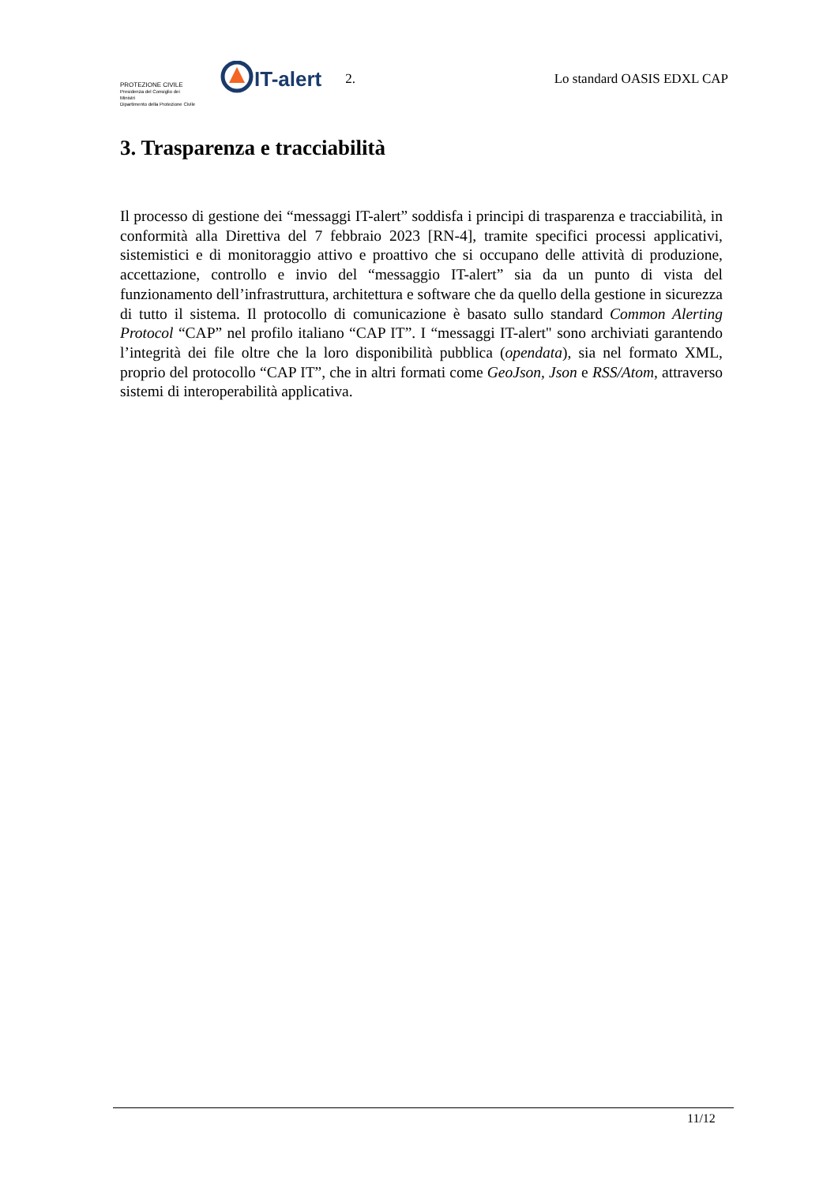PROTEZIONE CIVILE
Presidenza del Consiglio dei Ministri
Dipartimento della Protezione Civile
IT-alert
2. Lo standard OASIS EDXL CAP
3. Trasparenza e tracciabilità
Il processo di gestione dei “messaggi IT-alert” soddisfa i principi di trasparenza e tracciabilità, in conformità alla Direttiva del 7 febbraio 2023 [RN-4], tramite specifici processi applicativi, sistemistici e di monitoraggio attivo e proattivo che si occupano delle attività di produzione, accettazione, controllo e invio del “messaggio IT-alert” sia da un punto di vista del funzionamento dell’infrastruttura, architettura e software che da quello della gestione in sicurezza di tutto il sistema. Il protocollo di comunicazione è basato sullo standard Common Alerting Protocol “CAP” nel profilo italiano “CAP IT”. I “messaggi IT-alert" sono archiviati garantendo l’integrità dei file oltre che la loro disponibilità pubblica (opendata), sia nel formato XML, proprio del protocollo “CAP IT”, che in altri formati come GeoJson, Json e RSS/Atom, attraverso sistemi di interoperabilità applicativa.
11/12